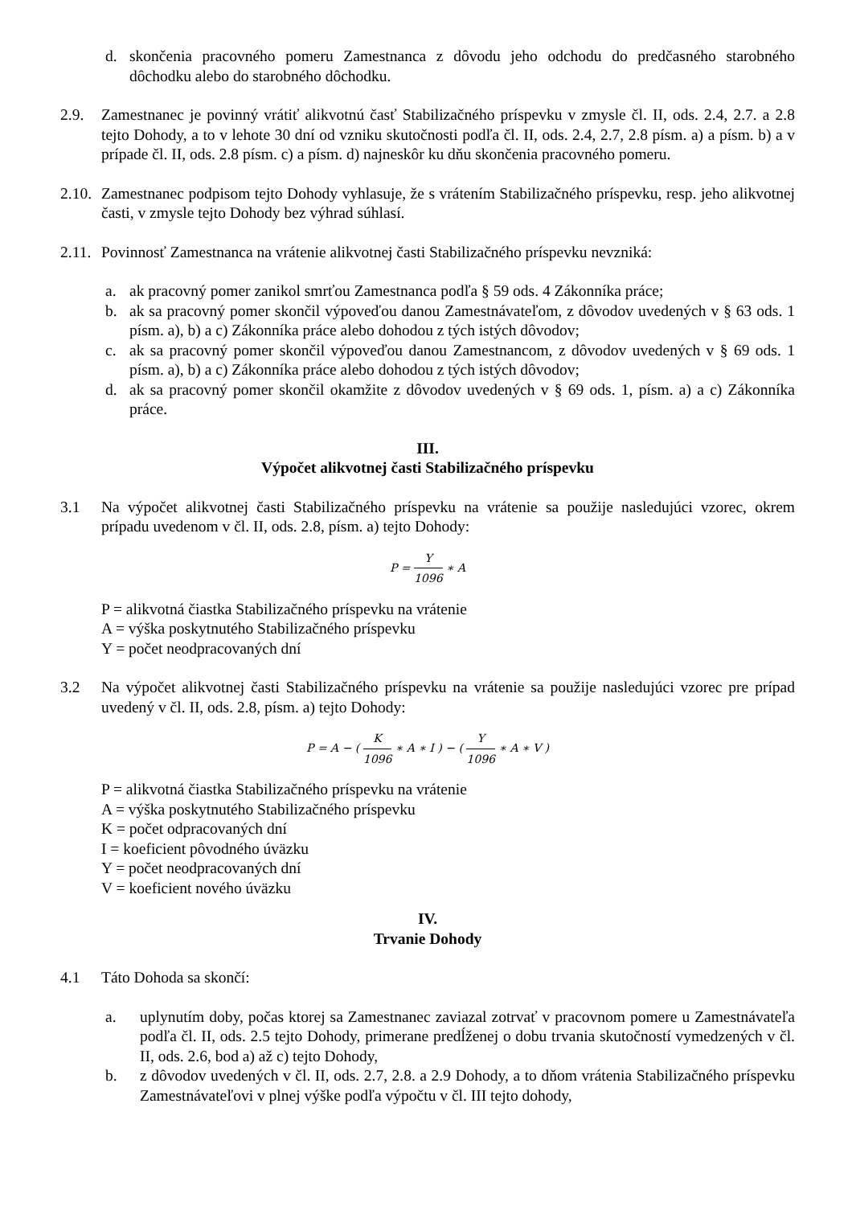d. skončenia pracovného pomeru Zamestnanca z dôvodu jeho odchodu do predčasného starobného dôchodku alebo do starobného dôchodku.
2.9. Zamestnanec je povinný vrátiť alikvotnú časť Stabilizačného príspevku v zmysle čl. II, ods. 2.4, 2.7. a 2.8 tejto Dohody, a to v lehote 30 dní od vzniku skutočnosti podľa čl. II, ods. 2.4, 2.7, 2.8 písm. a) a písm. b) a v prípade čl. II, ods. 2.8 písm. c) a písm. d) najneskôr ku dňu skončenia pracovného pomeru.
2.10.
Zamestnanec podpisom tejto Dohody vyhlasuje, že s vrátením Stabilizačného príspevku, resp. jeho alikvotnej časti, v zmysle tejto Dohody bez výhrad súhlasí.
2.11.
Povinnosť Zamestnanca na vrátenie alikvotnej časti Stabilizačného príspevku nevzniká:
a. ak pracovný pomer zanikol smrťou Zamestnanca podľa § 59 ods. 4 Zákonníka práce;
b. ak sa pracovný pomer skončil výpoveďou danou Zamestnávateľom, z dôvodov uvedených v § 63 ods. 1 písm. a), b) a c) Zákonníka práce alebo dohodou z tých istých dôvodov;
c. ak sa pracovný pomer skončil výpoveďou danou Zamestnancom, z dôvodov uvedených v § 69 ods. 1 písm. a), b) a c) Zákonníka práce alebo dohodou z tých istých dôvodov;
d. ak sa pracovný pomer skončil okamžite z dôvodov uvedených v § 69 ods. 1, písm. a) a c) Zákonníka práce.
III.
Výpočet alikvotnej časti Stabilizačného príspevku
3.1 Na výpočet alikvotnej časti Stabilizačného príspevku na vrátenie sa použije nasledujúci vzorec, okrem prípadu uvedenom v čl. II, ods. 2.8, písm. a) tejto Dohody:
P = Y 1096 ∗ A
P = alikvotná čiastka Stabilizačného príspevku na vrátenie
A = výška poskytnutého Stabilizačného príspevku
Y = počet neodpracovaných dní
3.2 Na výpočet alikvotnej časti Stabilizačného príspevku na vrátenie sa použije nasledujúci vzorec pre prípad uvedený v čl. II, ods. 2.8, písm. a) tejto Dohody:
P = A − ( K 1096 ∗ A ∗ I ) − ( Y 1096 ∗ A ∗ V )
P = alikvotná čiastka Stabilizačného príspevku na vrátenie
A = výška poskytnutého Stabilizačného príspevku
K = počet odpracovaných dní
I = koeficient pôvodného úväzku
Y = počet neodpracovaných dní
V = koeficient nového úväzku
IV.
Trvanie Dohody
4.1 Táto Dohoda sa skončí:
a. uplynutím doby, počas ktorej sa Zamestnanec zaviazal zotrvať v pracovnom pomere u Zamestnávateľa podľa čl. II, ods. 2.5 tejto Dohody, primerane predĺženej o dobu trvania skutočností vymedzených v čl. II, ods. 2.6, bod a) až c) tejto Dohody,
b. z dôvodov uvedených v čl. II, ods. 2.7, 2.8. a 2.9 Dohody, a to dňom vrátenia Stabilizačného príspevku Zamestnávateľovi v plnej výške podľa výpočtu v čl. III tejto dohody,